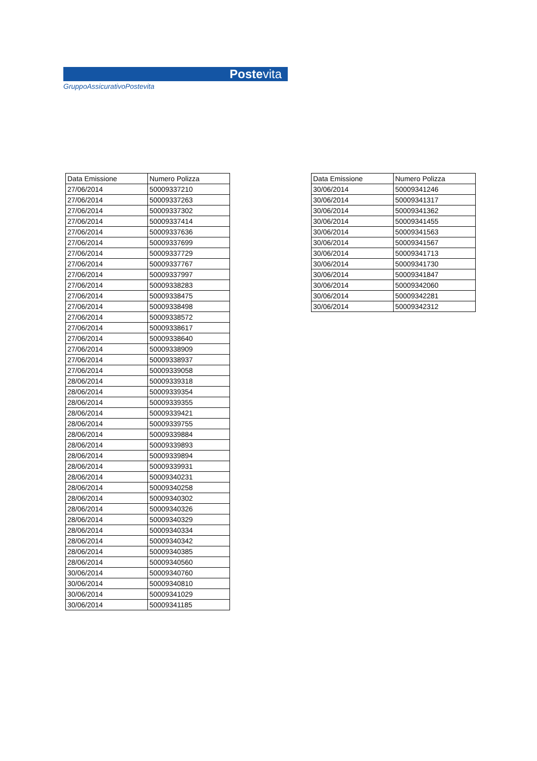Postevita
GruppoAssicurativoPostevita
| Data Emissione | Numero Polizza |
| --- | --- |
| 27/06/2014 | 50009337210 |
| 27/06/2014 | 50009337263 |
| 27/06/2014 | 50009337302 |
| 27/06/2014 | 50009337414 |
| 27/06/2014 | 50009337636 |
| 27/06/2014 | 50009337699 |
| 27/06/2014 | 50009337729 |
| 27/06/2014 | 50009337767 |
| 27/06/2014 | 50009337997 |
| 27/06/2014 | 50009338283 |
| 27/06/2014 | 50009338475 |
| 27/06/2014 | 50009338498 |
| 27/06/2014 | 50009338572 |
| 27/06/2014 | 50009338617 |
| 27/06/2014 | 50009338640 |
| 27/06/2014 | 50009338909 |
| 27/06/2014 | 50009338937 |
| 27/06/2014 | 50009339058 |
| 28/06/2014 | 50009339318 |
| 28/06/2014 | 50009339354 |
| 28/06/2014 | 50009339355 |
| 28/06/2014 | 50009339421 |
| 28/06/2014 | 50009339755 |
| 28/06/2014 | 50009339884 |
| 28/06/2014 | 50009339893 |
| 28/06/2014 | 50009339894 |
| 28/06/2014 | 50009339931 |
| 28/06/2014 | 50009340231 |
| 28/06/2014 | 50009340258 |
| 28/06/2014 | 50009340302 |
| 28/06/2014 | 50009340326 |
| 28/06/2014 | 50009340329 |
| 28/06/2014 | 50009340334 |
| 28/06/2014 | 50009340342 |
| 28/06/2014 | 50009340385 |
| 28/06/2014 | 50009340560 |
| 30/06/2014 | 50009340760 |
| 30/06/2014 | 50009340810 |
| 30/06/2014 | 50009341029 |
| 30/06/2014 | 50009341185 |
| Data Emissione | Numero Polizza |
| --- | --- |
| 30/06/2014 | 50009341246 |
| 30/06/2014 | 50009341317 |
| 30/06/2014 | 50009341362 |
| 30/06/2014 | 50009341455 |
| 30/06/2014 | 50009341563 |
| 30/06/2014 | 50009341567 |
| 30/06/2014 | 50009341713 |
| 30/06/2014 | 50009341730 |
| 30/06/2014 | 50009341847 |
| 30/06/2014 | 50009342060 |
| 30/06/2014 | 50009342281 |
| 30/06/2014 | 50009342312 |